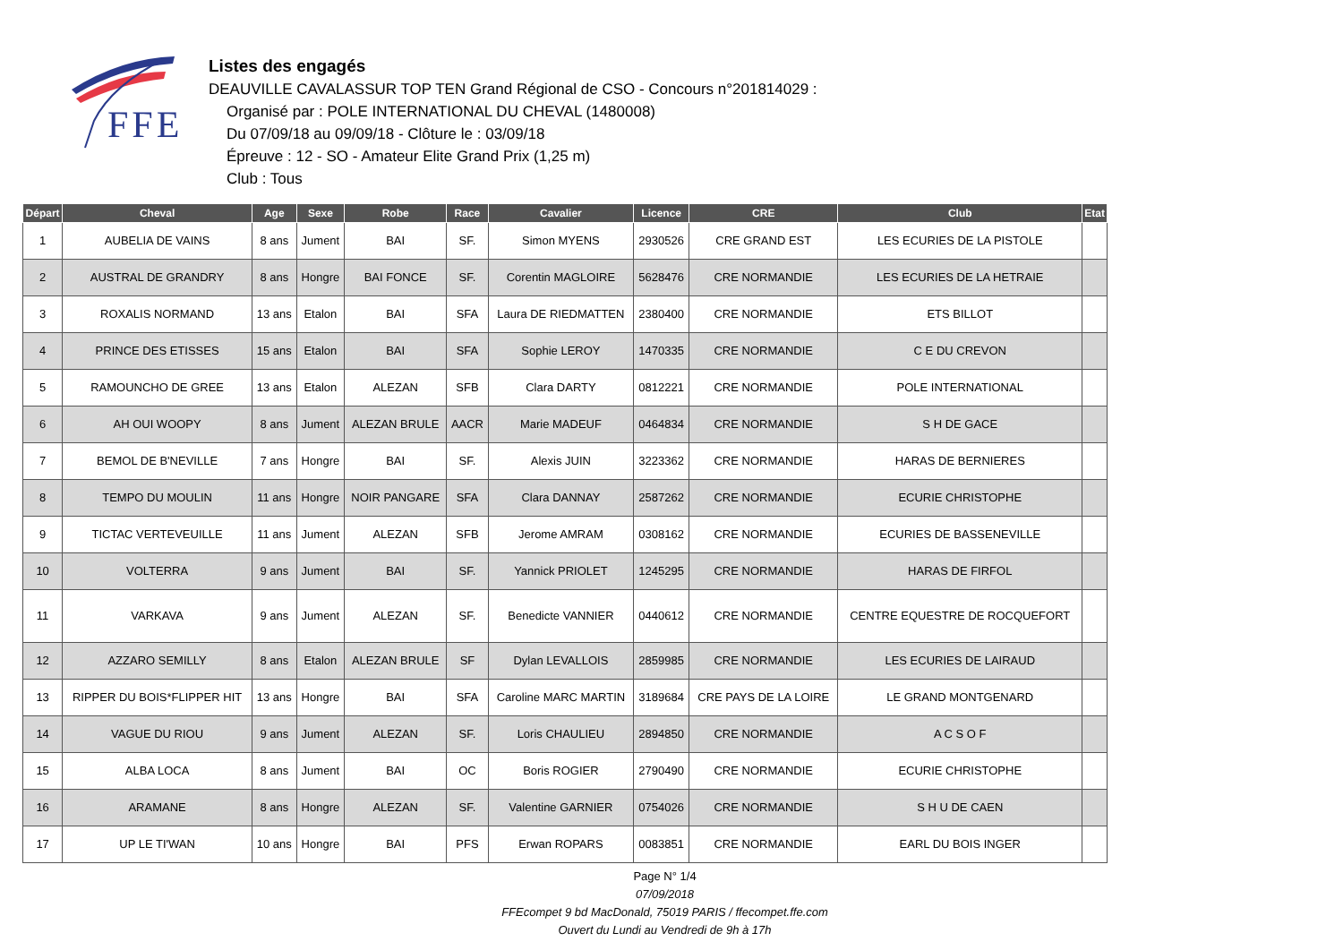FFE
Listes des engagés
DEAUVILLE CAVALASSUR TOP TEN Grand Régional de CSO - Concours n°201814029 :
Organisé par : POLE INTERNATIONAL DU CHEVAL (1480008)
Du 07/09/18 au 09/09/18 - Clôture le : 03/09/18
Épreuve : 12 - SO - Amateur Elite Grand Prix (1,25 m)
Club : Tous
| Départ | Cheval | Age | Sexe | Robe | Race | Cavalier | Licence | CRE | Club | Etat |
| --- | --- | --- | --- | --- | --- | --- | --- | --- | --- | --- |
| 1 | AUBELIA DE VAINS | 8 ans | Jument | BAI | SF. | Simon MYENS | 2930526 | CRE GRAND EST | LES ECURIES DE LA PISTOLE | |
| 2 | AUSTRAL DE GRANDRY | 8 ans | Hongre | BAI FONCE | SF. | Corentin MAGLOIRE | 5628476 | CRE NORMANDIE | LES ECURIES DE LA HETRAIE | |
| 3 | ROXALIS NORMAND | 13 ans | Etalon | BAI | SFA | Laura DE RIEDMATTEN | 2380400 | CRE NORMANDIE | ETS BILLOT | |
| 4 | PRINCE DES ETISSES | 15 ans | Etalon | BAI | SFA | Sophie LEROY | 1470335 | CRE NORMANDIE | C E DU CREVON | |
| 5 | RAMOUNCHO DE GREE | 13 ans | Etalon | ALEZAN | SFB | Clara DARTY | 0812221 | CRE NORMANDIE | POLE INTERNATIONAL | |
| 6 | AH OUI WOOPY | 8 ans | Jument | ALEZAN BRULE | AACR | Marie MADEUF | 0464834 | CRE NORMANDIE | S H DE GACE | |
| 7 | BEMOL DE B'NEVILLE | 7 ans | Hongre | BAI | SF. | Alexis JUIN | 3223362 | CRE NORMANDIE | HARAS DE BERNIERES | |
| 8 | TEMPO DU MOULIN | 11 ans | Hongre | NOIR PANGARE | SFA | Clara DANNAY | 2587262 | CRE NORMANDIE | ECURIE CHRISTOPHE | |
| 9 | TICTAC VERTEVEUILLE | 11 ans | Jument | ALEZAN | SFB | Jerome AMRAM | 0308162 | CRE NORMANDIE | ECURIES DE BASSENEVILLE | |
| 10 | VOLTERRA | 9 ans | Jument | BAI | SF. | Yannick PRIOLET | 1245295 | CRE NORMANDIE | HARAS DE FIRFOL | |
| 11 | VARKAVA | 9 ans | Jument | ALEZAN | SF. | Benedicte VANNIER | 0440612 | CRE NORMANDIE | CENTRE EQUESTRE DE ROCQUEFORT | |
| 12 | AZZARO SEMILLY | 8 ans | Etalon | ALEZAN BRULE | SF | Dylan LEVALLOIS | 2859985 | CRE NORMANDIE | LES ECURIES DE LAIRAUD | |
| 13 | RIPPER DU BOIS*FLIPPER HIT | 13 ans | Hongre | BAI | SFA | Caroline MARC MARTIN | 3189684 | CRE PAYS DE LA LOIRE | LE GRAND MONTGENARD | |
| 14 | VAGUE DU RIOU | 9 ans | Jument | ALEZAN | SF. | Loris CHAULIEU | 2894850 | CRE NORMANDIE | A C S O F | |
| 15 | ALBA LOCA | 8 ans | Jument | BAI | OC | Boris ROGIER | 2790490 | CRE NORMANDIE | ECURIE CHRISTOPHE | |
| 16 | ARAMANE | 8 ans | Hongre | ALEZAN | SF. | Valentine GARNIER | 0754026 | CRE NORMANDIE | S H U DE CAEN | |
| 17 | UP LE TI'WAN | 10 ans | Hongre | BAI | PFS | Erwan ROPARS | 0083851 | CRE NORMANDIE | EARL DU BOIS INGER | |
Page N° 1/4
07/09/2018
FFEcompet 9 bd MacDonald, 75019 PARIS / ffecompet.ffe.com
Ouvert du Lundi au Vendredi de 9h à 17h